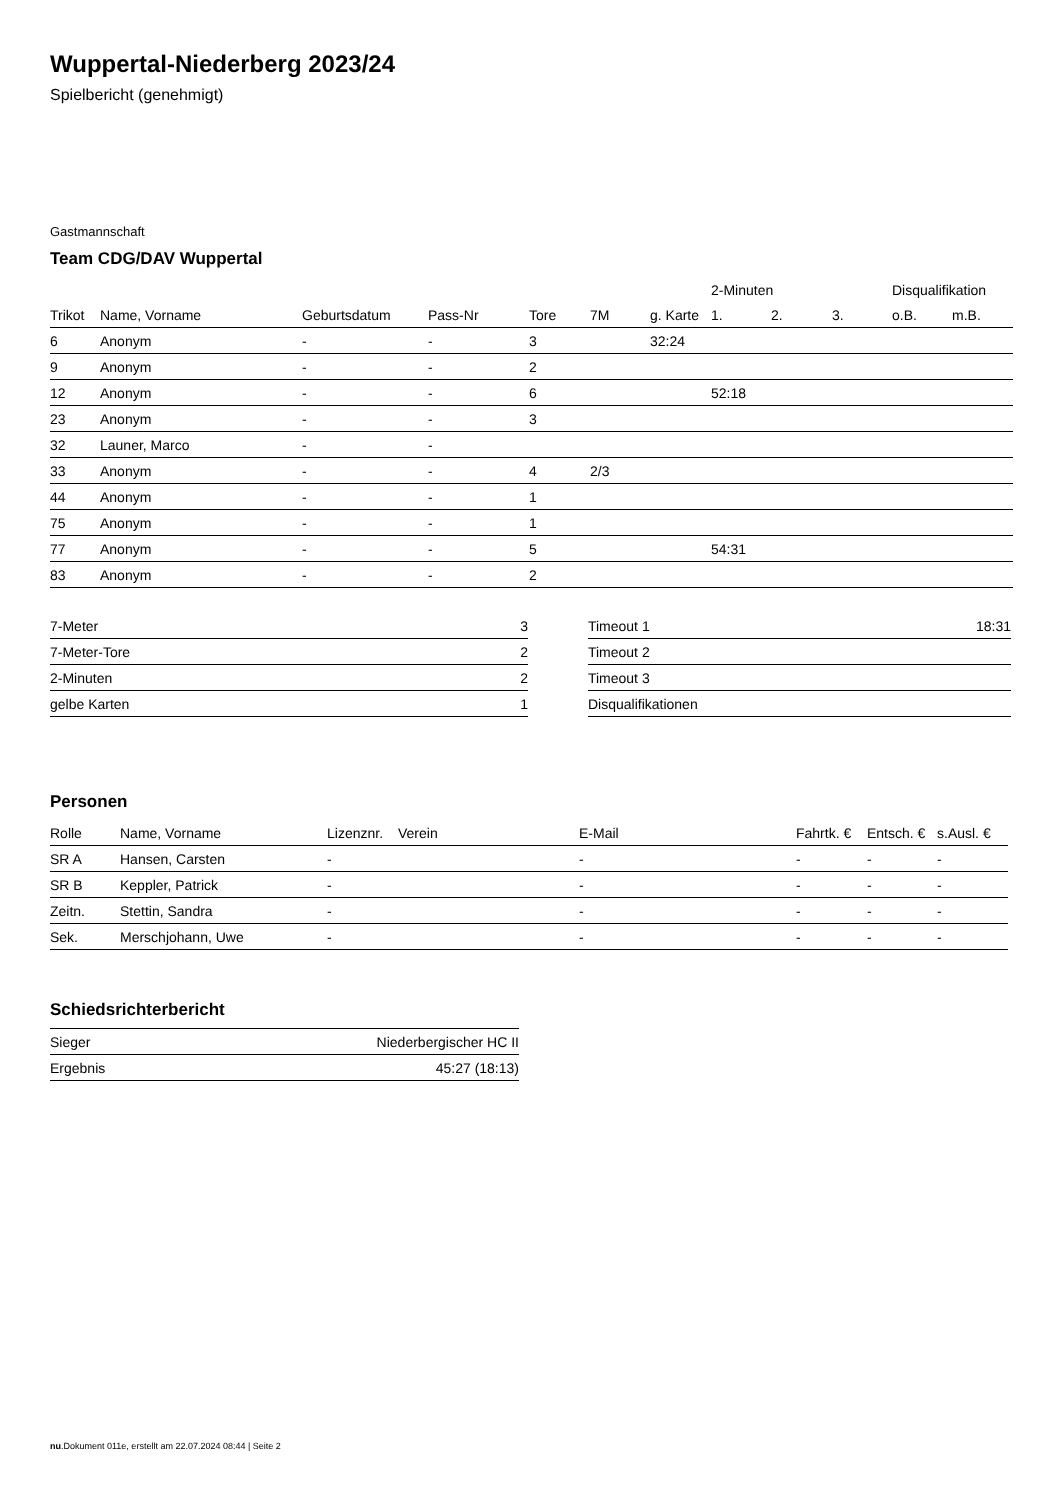Wuppertal-Niederberg 2023/24
Spielbericht (genehmigt)
Gastmannschaft
Team CDG/DAV Wuppertal
| | | | | | | | 2-Minuten | | | Disqualifikation | |
| Trikot | Name, Vorname | Geburtsdatum | Pass-Nr | Tore | 7M | g. Karte | 1. | 2. | 3. | o.B. | m.B. |
| 6 | Anonym | - | - | 3 | | 32:24 | | | | | |
| 9 | Anonym | - | - | 2 | | | | | | | |
| 12 | Anonym | - | - | 6 | | | 52:18 | | | | |
| 23 | Anonym | - | - | 3 | | | | | | | |
| 32 | Launer, Marco | - | - | | | | | | | | |
| 33 | Anonym | - | - | 4 | 2/3 | | | | | | |
| 44 | Anonym | - | - | 1 | | | | | | | |
| 75 | Anonym | - | - | 1 | | | | | | | |
| 77 | Anonym | - | - | 5 | | | 54:31 | | | | |
| 83 | Anonym | - | - | 2 | | | | | | | |
| 7-Meter | 3 |
| 7-Meter-Tore | 2 |
| 2-Minuten | 2 |
| gelbe Karten | 1 |
| Timeout 1 | 18:31 |
| Timeout 2 | |
| Timeout 3 | |
| Disqualifikationen | |
Personen
| Rolle | Name, Vorname | Lizenznr. | Verein | E-Mail | Fahrtk. € | Entsch. € | s.Ausl. € |
| --- | --- | --- | --- | --- | --- | --- | --- |
| SR A | Hansen, Carsten | - | | - | - | - | - |
| SR B | Keppler, Patrick | - | | - | - | - | - |
| Zeitn. | Stettin, Sandra | - | | - | - | - | - |
| Sek. | Merschjohann, Uwe | - | | - | - | - | - |
Schiedsrichterbericht
| Sieger | Niederbergischer HC II |
| Ergebnis | 45:27 (18:13) |
nu.Dokument 011e, erstellt am 22.07.2024 08:44 | Seite 2